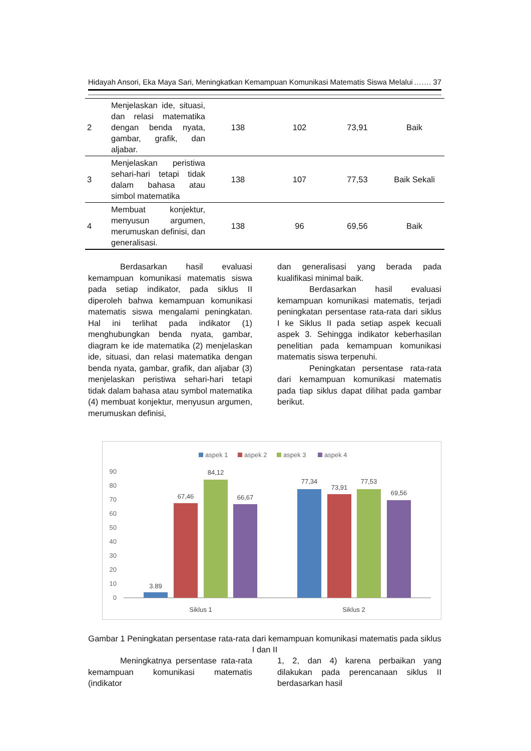Hidayah Ansori, Eka Maya Sari, Meningkatkan Kemampuan Komunikasi Matematis Siswa Melalui ……. 37
| 2 | Menjelaskan ide, situasi, dan relasi matematika dengan benda nyata, gambar, grafik, dan aljabar. | 138 | 102 | 73,91 | Baik |
| 3 | Menjelaskan peristiwa sehari-hari tetapi tidak dalam bahasa atau simbol matematika | 138 | 107 | 77,53 | Baik Sekali |
| 4 | Membuat konjektur, menyusun argumen, merumuskan definisi, dan generalisasi. | 138 | 96 | 69,56 | Baik |
Berdasarkan hasil evaluasi kemampuan komunikasi matematis siswa pada setiap indikator, pada siklus II diperoleh bahwa kemampuan komunikasi matematis siswa mengalami peningkatan. Hal ini terlihat pada indikator (1) menghubungkan benda nyata, gambar, diagram ke ide matematika (2) menjelaskan ide, situasi, dan relasi matematika dengan benda nyata, gambar, grafik, dan aljabar (3) menjelaskan peristiwa sehari-hari tetapi tidak dalam bahasa atau symbol matematika (4) membuat konjektur, menyusun argumen, merumuskan definisi,
dan generalisasi yang berada pada kualifikasi minimal baik.
Berdasarkan hasil evaluasi kemampuan komunikasi matematis, terjadi peningkatan persentase rata-rata dari siklus I ke Siklus II pada setiap aspek kecuali aspek 3. Sehingga indikator keberhasilan penelitian pada kemampuan komunikasi matematis siswa terpenuhi.
Peningkatan persentase rata-rata dari kemampuan komunikasi matematis pada tiap siklus dapat dilihat pada gambar berikut.
aspek 1
aspek 2
aspek 3
aspek 4
90
80
70
60
50
40
30
20
10
0
3.89
67,46
84,12
66,67
77,34
73,91
77,53
69,56
Siklus 1
Siklus 2
Gambar 1 Peningkatan persentase rata-rata dari kemampuan komunikasi matematis pada siklus I dan II
Meningkatnya persentase rata-rata kemampuan komunikasi matematis (indikator
1, 2, dan 4) karena perbaikan yang dilakukan pada perencanaan siklus II berdasarkan hasil